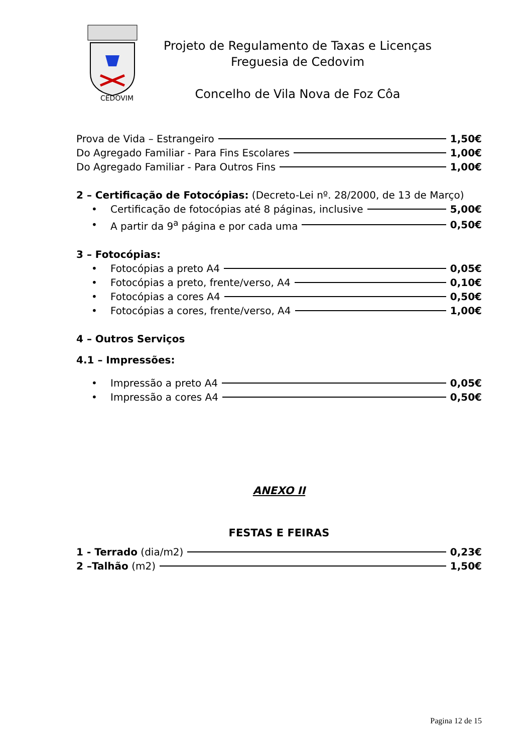CEDOVIM
Projeto de Regulamento de Taxas e Licenças
Freguesia de Cedovim
Concelho de Vila Nova de Foz Côa
Prova de Vida – Estrangeiro 1,50€
Do Agregado Familiar - Para Fins Escolares 1,00€
Do Agregado Familiar - Para Outros Fins 1,00€
2 – Certificação de Fotocópias: (Decreto-Lei nº. 28/2000, de 13 de Março)
• Certificação de fotocópias até 8 páginas, inclusive 5,00€
• A partir da 9<sup>a</sup> página e por cada uma 0,50€
3 – Fotocópias:
• Fotocópias a preto A4 0,05€
• Fotocópias a preto, frente/verso, A4 0,10€
• Fotocópias a cores A4 0,50€
• Fotocópias a cores, frente/verso, A4 1,00€
4 – Outros Serviços
4.1 – Impressões:
• Impressão a preto A4 0,05€
• Impressão a cores A4 0,50€
ANEXO II
FESTAS E FEIRAS
1 - Terrado (dia/m2) 0,23€
2 –Talhão (m2) 1,50€
Pagina 12 de 15